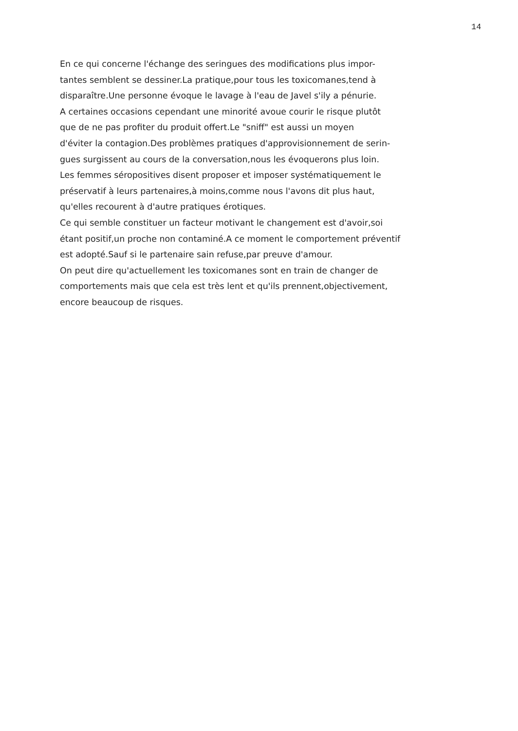14
En ce qui concerne l'échange des seringues des modifications plus impor-
tantes semblent se dessiner.La pratique,pour tous les toxicomanes,tend à
disparaître.Une personne évoque le lavage à l'eau de Javel s'ily a pénurie.
A certaines occasions cependant une minorité avoue courir le risque plutôt
que de ne pas profiter du produit offert.Le "sniff" est aussi un moyen
d'éviter la contagion.Des problèmes pratiques d'approvisionnement de serin-
gues surgissent au cours de la conversation,nous les évoquerons plus loin.
Les femmes séropositives disent proposer et imposer systématiquement le
préservatif à leurs partenaires,à moins,comme nous l'avons dit plus haut,
qu'elles recourent à d'autre pratiques érotiques.
Ce qui semble constituer un facteur motivant le changement est d'avoir,soi
étant positif,un proche non contaminé.A ce moment le comportement préventif
est adopté.Sauf si le partenaire sain refuse,par preuve d'amour.
On peut dire qu'actuellement les toxicomanes sont en train de changer de
comportements mais que cela est très lent et qu'ils prennent,objectivement,
encore beaucoup de risques.